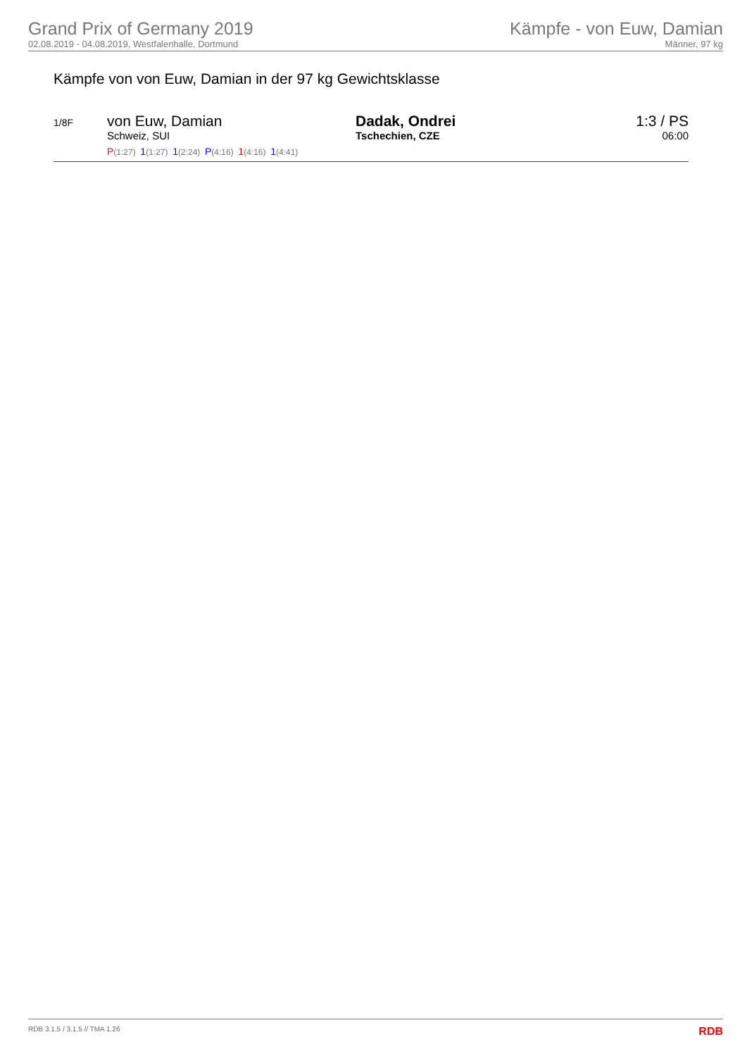Grand Prix of Germany 2019
02.08.2019 - 04.08.2019, Westfalenhalle, Dortmund
Kämpfe - von Euw, Damian
Männer, 97 kg
Kämpfe von von Euw, Damian in der 97 kg Gewichtsklasse
| 1/8F | von Euw, Damian Schweiz, SUI P (1:27) 1 (1:27) 1 (2:24) P (4:16) 1 (4:16) 1 (4:41) | Dadak, Ondrei Tschechien, CZE | 1:3 / PS 06:00 |
RDB 3.1.5 / 3.1.5 // TMA 1.26 RDB